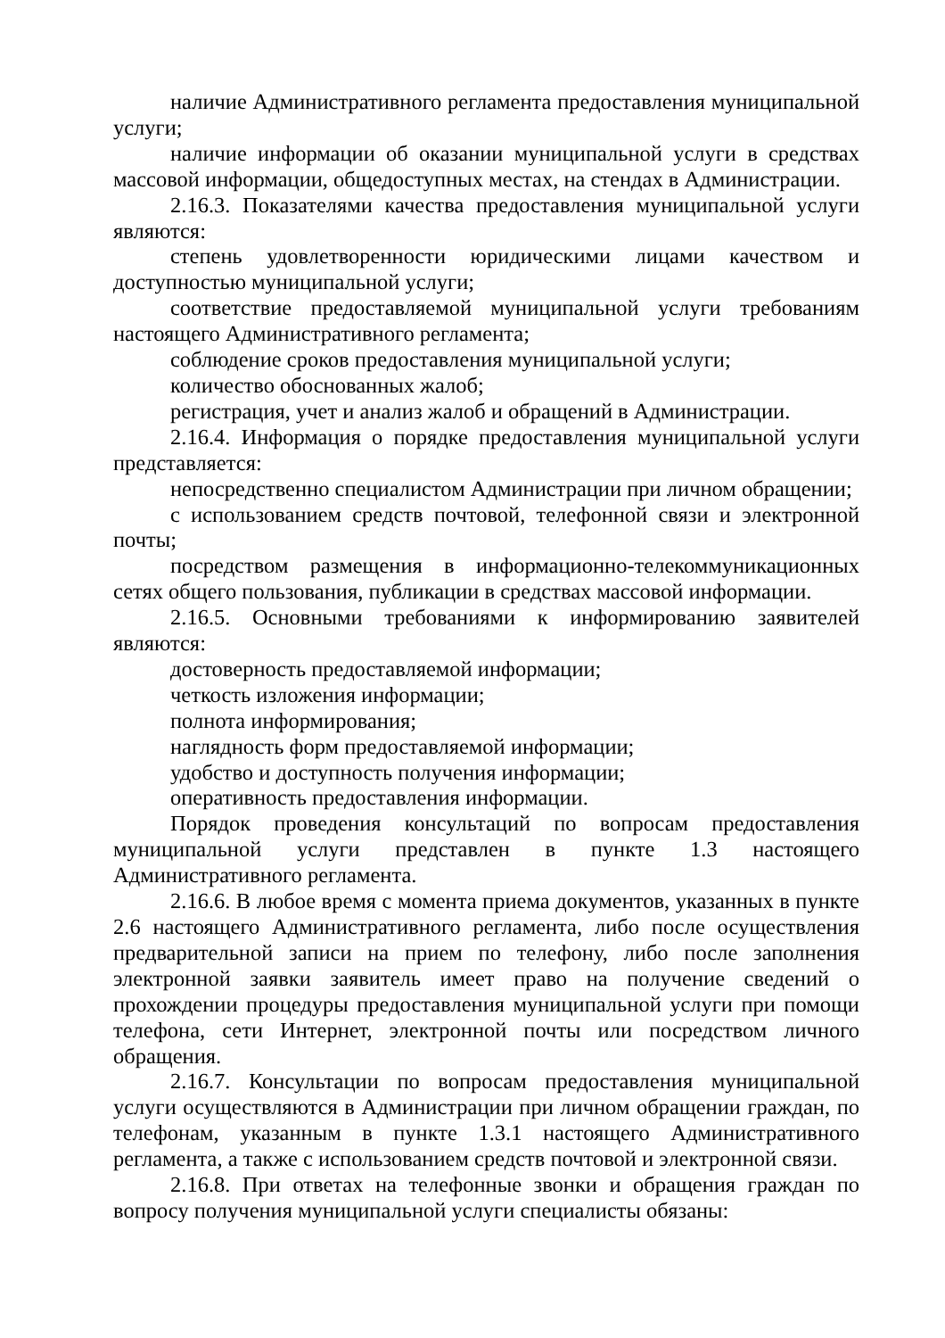наличие Административного регламента предоставления муниципальной услуги;
наличие информации об оказании муниципальной услуги в средствах массовой информации, общедоступных местах, на стендах в Администрации.
2.16.3. Показателями качества предоставления муниципальной услуги являются:
степень удовлетворенности юридическими лицами качеством и доступностью муниципальной услуги;
соответствие предоставляемой муниципальной услуги требованиям настоящего Административного регламента;
соблюдение сроков предоставления муниципальной услуги;
количество обоснованных жалоб;
регистрация, учет и анализ жалоб и обращений в Администрации.
2.16.4. Информация о порядке предоставления муниципальной услуги представляется:
непосредственно специалистом Администрации при личном обращении;
с использованием средств почтовой, телефонной связи и электронной почты;
посредством размещения в информационно-телекоммуникационных сетях общего пользования, публикации в средствах массовой информации.
2.16.5. Основными требованиями к информированию заявителей являются:
достоверность предоставляемой информации;
четкость изложения информации;
полнота информирования;
наглядность форм предоставляемой информации;
удобство и доступность получения информации;
оперативность предоставления информации.
Порядок проведения консультаций по вопросам предоставления муниципальной услуги представлен в пункте 1.3 настоящего Административного регламента.
2.16.6. В любое время с момента приема документов, указанных в пункте 2.6 настоящего Административного регламента, либо после осуществления предварительной записи на прием по телефону, либо после заполнения электронной заявки заявитель имеет право на получение сведений о прохождении процедуры предоставления муниципальной услуги при помощи телефона, сети Интернет, электронной почты или посредством личного обращения.
2.16.7. Консультации по вопросам предоставления муниципальной услуги осуществляются в Администрации при личном обращении граждан, по телефонам, указанным в пункте 1.3.1 настоящего Административного регламента, а также с использованием средств почтовой и электронной связи.
2.16.8. При ответах на телефонные звонки и обращения граждан по вопросу получения муниципальной услуги специалисты обязаны: